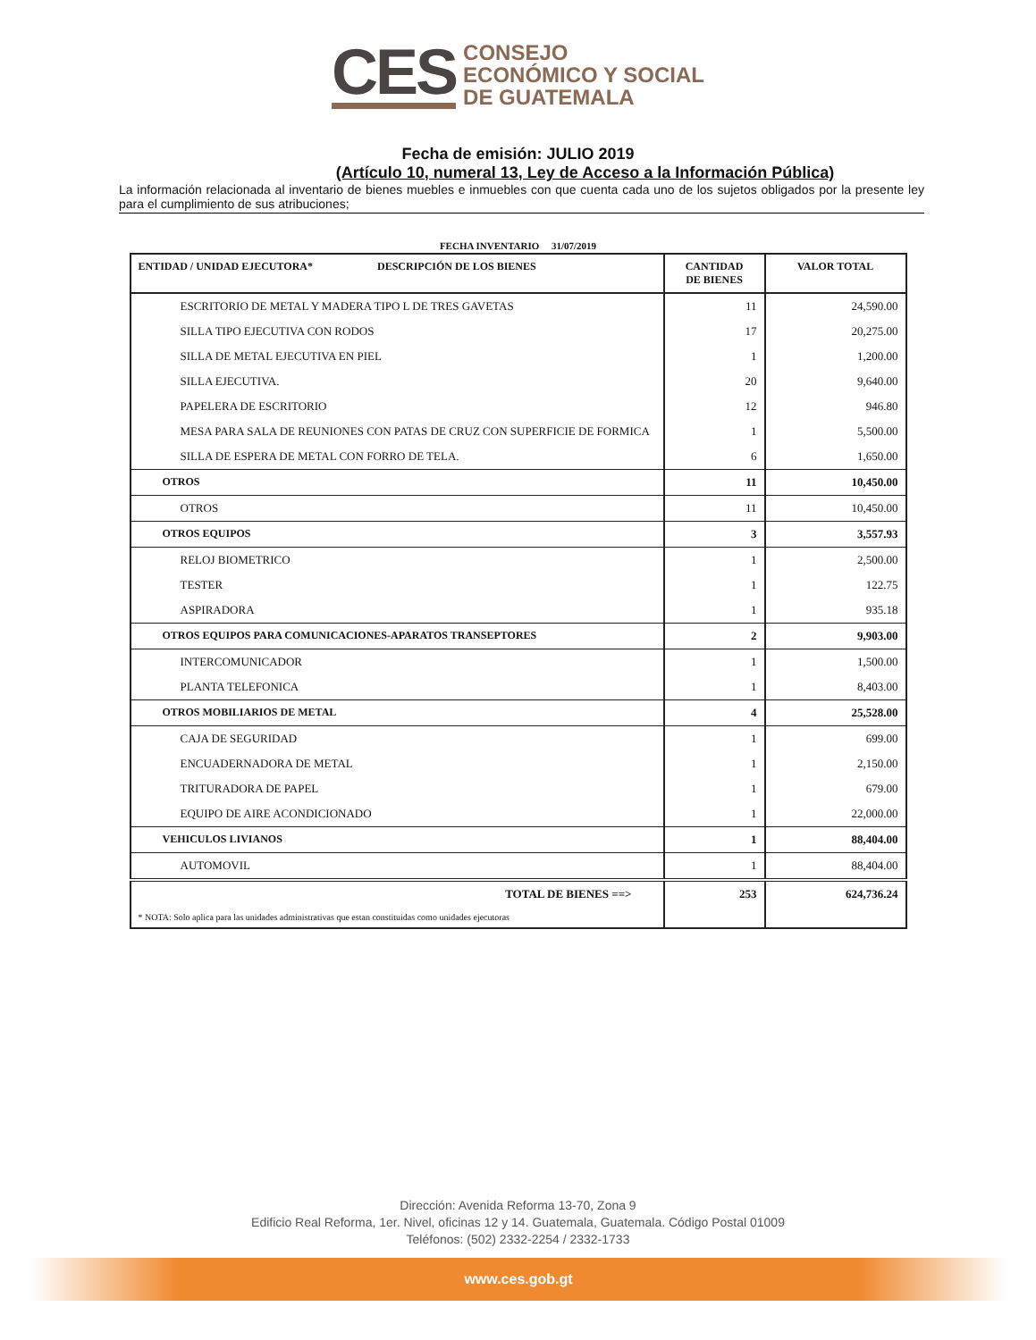CES
CONSEJO
ECONÓMICO Y SOCIAL
DE GUATEMALA
Fecha de emisión: JULIO 2019
(Artículo 10, numeral 13, Ley de Acceso a la Información Pública)
La información relacionada al inventario de bienes muebles e inmuebles con que cuenta cada uno de los sujetos obligados por la presente ley para el cumplimiento de sus atribuciones;
FECHA INVENTARIO 31/07/2019
| ENTIDAD / UNIDAD EJECUTORA* DESCRIPCIÓN DE LOS BIENES | CANTIDAD DE BIENES | VALOR TOTAL |
| --- | --- | --- |
| ESCRITORIO DE METAL Y MADERA TIPO L DE TRES GAVETAS | 11 | 24,590.00 |
| SILLA TIPO EJECUTIVA CON RODOS | 17 | 20,275.00 |
| SILLA DE METAL EJECUTIVA EN PIEL | 1 | 1,200.00 |
| SILLA EJECUTIVA. | 20 | 9,640.00 |
| PAPELERA DE ESCRITORIO | 12 | 946.80 |
| MESA PARA SALA DE REUNIONES CON PATAS DE CRUZ CON SUPERFICIE DE FORMICA | 1 | 5,500.00 |
| SILLA DE ESPERA DE METAL CON FORRO DE TELA. | 6 | 1,650.00 |
| OTROS | 11 | 10,450.00 |
| OTROS | 11 | 10,450.00 |
| OTROS EQUIPOS | 3 | 3,557.93 |
| RELOJ BIOMETRICO | 1 | 2,500.00 |
| TESTER | 1 | 122.75 |
| ASPIRADORA | 1 | 935.18 |
| OTROS EQUIPOS PARA COMUNICACIONES-APARATOS TRANSEPTORES | 2 | 9,903.00 |
| INTERCOMUNICADOR | 1 | 1,500.00 |
| PLANTA TELEFONICA | 1 | 8,403.00 |
| OTROS MOBILIARIOS DE METAL | 4 | 25,528.00 |
| CAJA DE SEGURIDAD | 1 | 699.00 |
| ENCUADERNADORA DE METAL | 1 | 2,150.00 |
| TRITURADORA DE PAPEL | 1 | 679.00 |
| EQUIPO DE AIRE ACONDICIONADO | 1 | 22,000.00 |
| VEHICULOS LIVIANOS | 1 | 88,404.00 |
| AUTOMOVIL | 1 | 88,404.00 |
| TOTAL DE BIENES ==> | 253 | 624,736.24 |
| * NOTA: Solo aplica para las unidades administrativas que estan constituidas como unidades ejecutoras | | |
Dirección: Avenida Reforma 13-70, Zona 9
Edificio Real Reforma, 1er. Nivel, oficinas 12 y 14. Guatemala, Guatemala. Código Postal 01009
Teléfonos: (502) 2332-2254 / 2332-1733
www.ces.gob.gt